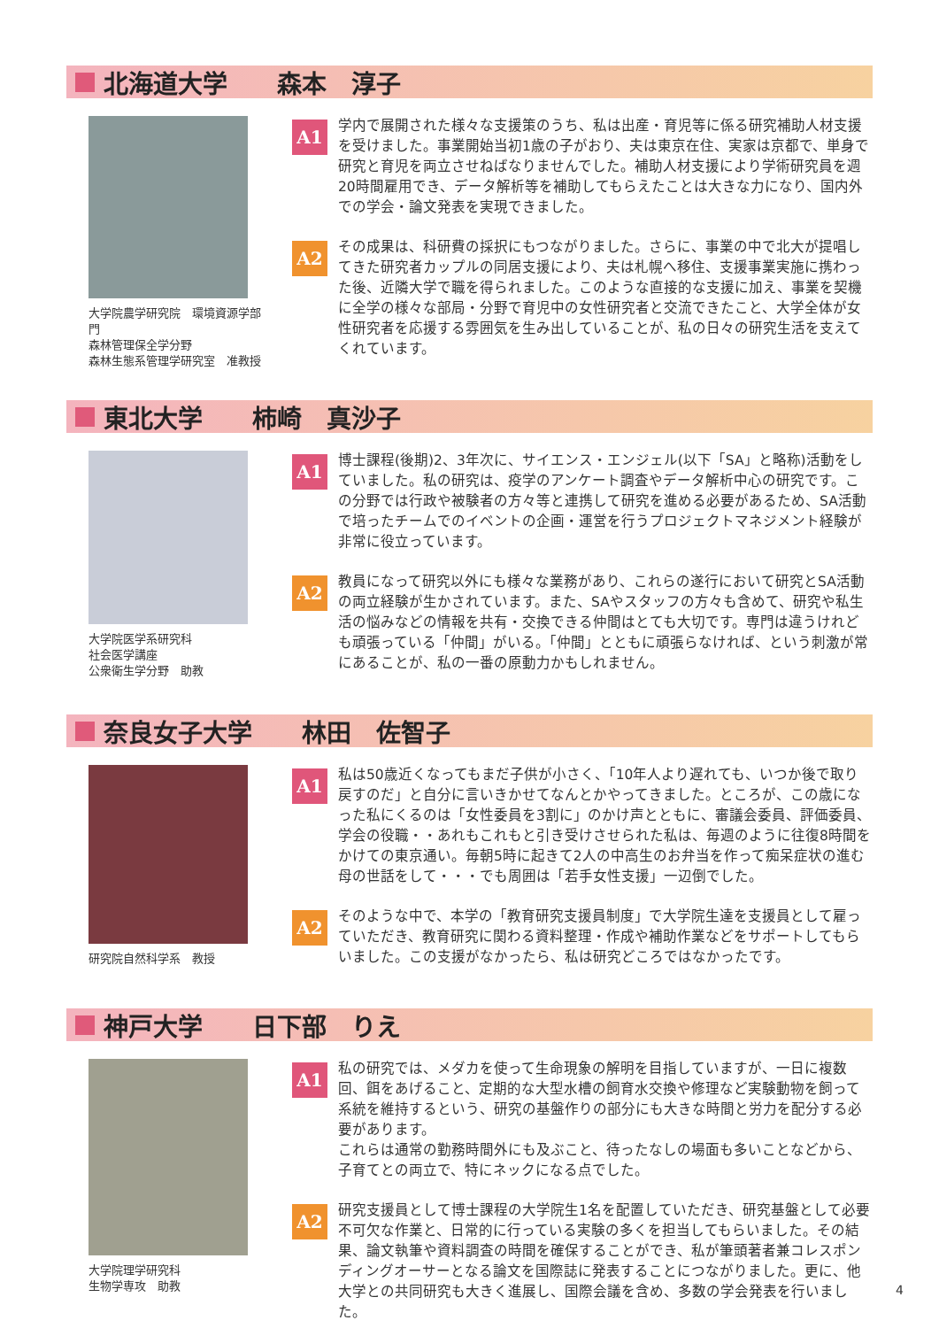北海道大学　　森本　淳子
大学院農学研究院　環境資源学部門
森林管理保全学分野
森林生態系管理学研究室　准教授
A1
学内で展開された様々な支援策のうち、私は出産・育児等に係る研究補助人材支援を受けました。事業開始当初1歳の子がおり、夫は東京在住、実家は京都で、単身で研究と育児を両立させねばなりませんでした。補助人材支援により学術研究員を週20時間雇用でき、データ解析等を補助してもらえたことは大きな力になり、国内外での学会・論文発表を実現できました。
A2
その成果は、科研費の採択にもつながりました。さらに、事業の中で北大が提唱してきた研究者カップルの同居支援により、夫は札幌へ移住、支援事業実施に携わった後、近隣大学で職を得られました。このような直接的な支援に加え、事業を契機に全学の様々な部局・分野で育児中の女性研究者と交流できたこと、大学全体が女性研究者を応援する雰囲気を生み出していることが、私の日々の研究生活を支えてくれています。
東北大学　　柿崎　真沙子
大学院医学系研究科
社会医学講座
公衆衛生学分野　助教
A1
博士課程(後期)2、3年次に、サイエンス・エンジェル(以下「SA」と略称)活動をしていました。私の研究は、疫学のアンケート調査やデータ解析中心の研究です。この分野では行政や被験者の方々等と連携して研究を進める必要があるため、SA活動で培ったチームでのイベントの企画・運営を行うプロジェクトマネジメント経験が非常に役立っています。
A2
教員になって研究以外にも様々な業務があり、これらの遂行において研究とSA活動の両立経験が生かされています。また、SAやスタッフの方々も含めて、研究や私生活の悩みなどの情報を共有・交換できる仲間はとても大切です。専門は違うけれども頑張っている「仲間」がいる。「仲間」とともに頑張らなければ、という刺激が常にあることが、私の一番の原動力かもしれません。
奈良女子大学　　林田　佐智子
研究院自然科学系　教授
A1
私は50歳近くなってもまだ子供が小さく、「10年人より遅れても、いつか後で取り戻すのだ」と自分に言いきかせてなんとかやってきました。ところが、この歳になった私にくるのは「女性委員を3割に」のかけ声とともに、審議会委員、評価委員、学会の役職・・あれもこれもと引き受けさせられた私は、毎週のように往復8時間をかけての東京通い。毎朝5時に起きて2人の中高生のお弁当を作って痴呆症状の進む母の世話をして・・・でも周囲は「若手女性支援」一辺倒でした。
A2
そのような中で、本学の「教育研究支援員制度」で大学院生達を支援員として雇っていただき、教育研究に関わる資料整理・作成や補助作業などをサポートしてもらいました。この支援がなかったら、私は研究どころではなかったです。
神戸大学　　日下部　りえ
大学院理学研究科
生物学専攻　助教
A1
私の研究では、メダカを使って生命現象の解明を目指していますが、一日に複数回、餌をあげること、定期的な大型水槽の飼育水交換や修理など実験動物を飼って系統を維持するという、研究の基盤作りの部分にも大きな時間と労力を配分する必要があります。
これらは通常の勤務時間外にも及ぶこと、待ったなしの場面も多いことなどから、子育てとの両立で、特にネックになる点でした。
A2
研究支援員として博士課程の大学院生1名を配置していただき、研究基盤として必要不可欠な作業と、日常的に行っている実験の多くを担当してもらいました。その結果、論文執筆や資料調査の時間を確保することができ、私が筆頭著者兼コレスポンディングオーサーとなる論文を国際誌に発表することにつながりました。更に、他大学との共同研究も大きく進展し、国際会議を含め、多数の学会発表を行いました。
4